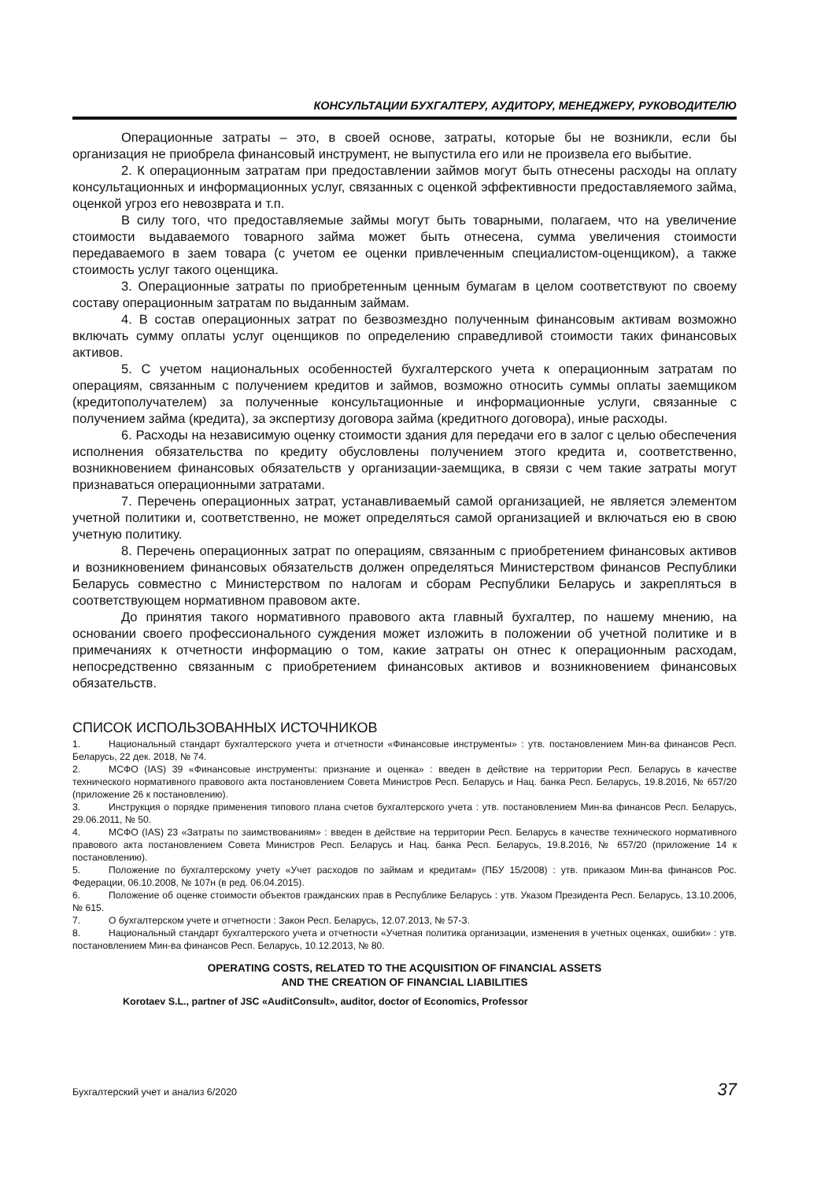КОНСУЛЬТАЦИИ БУХГАЛТЕРУ, АУДИТОРУ, МЕНЕДЖЕРУ, РУКОВОДИТЕЛЮ
Операционные затраты – это, в своей основе, затраты, которые бы не возникли, если бы организация не приобрела финансовый инструмент, не выпустила его или не произвела его выбытие.
2. К операционным затратам при предоставлении займов могут быть отнесены расходы на оплату консультационных и информационных услуг, связанных с оценкой эффективности предоставляемого займа, оценкой угроз его невозврата и т.п.
В силу того, что предоставляемые займы могут быть товарными, полагаем, что на увеличение стоимости выдаваемого товарного займа может быть отнесена, сумма увеличения стоимости передаваемого в заем товара (с учетом ее оценки привлеченным специалистом-оценщиком), а также стоимость услуг такого оценщика.
3. Операционные затраты по приобретенным ценным бумагам в целом соответствуют по своему составу операционным затратам по выданным займам.
4. В состав операционных затрат по безвозмездно полученным финансовым активам возможно включать сумму оплаты услуг оценщиков по определению справедливой стоимости таких финансовых активов.
5. С учетом национальных особенностей бухгалтерского учета к операционным затратам по операциям, связанным с получением кредитов и займов, возможно относить суммы оплаты заемщиком (кредитополучателем) за полученные консультационные и информационные услуги, связанные с получением займа (кредита), за экспертизу договора займа (кредитного договора), иные расходы.
6. Расходы на независимую оценку стоимости здания для передачи его в залог с целью обеспечения исполнения обязательства по кредиту обусловлены получением этого кредита и, соответственно, возникновением финансовых обязательств у организации-заемщика, в связи с чем такие затраты могут признаваться операционными затратами.
7. Перечень операционных затрат, устанавливаемый самой организацией, не является элементом учетной политики и, соответственно, не может определяться самой организацией и включаться ею в свою учетную политику.
8. Перечень операционных затрат по операциям, связанным с приобретением финансовых активов и возникновением финансовых обязательств должен определяться Министерством финансов Республики Беларусь совместно с Министерством по налогам и сборам Республики Беларусь и закрепляться в соответствующем нормативном правовом акте.
До принятия такого нормативного правового акта главный бухгалтер, по нашему мнению, на основании своего профессионального суждения может изложить в положении об учетной политике и в примечаниях к отчетности информацию о том, какие затраты он отнес к операционным расходам, непосредственно связанным с приобретением финансовых активов и возникновением финансовых обязательств.
СПИСОК ИСПОЛЬЗОВАННЫХ ИСТОЧНИКОВ
1. Национальный стандарт бухгалтерского учета и отчетности «Финансовые инструменты» : утв. постановлением Мин-ва финансов Респ. Беларусь, 22 дек. 2018, № 74.
2. МСФО (IAS) 39 «Финансовые инструменты: признание и оценка» : введен в действие на территории Респ. Беларусь в качестве технического нормативного правового акта постановлением Совета Министров Респ. Беларусь и Нац. банка Респ. Беларусь, 19.8.2016, № 657/20 (приложение 26 к постановлению).
3. Инструкция о порядке применения типового плана счетов бухгалтерского учета : утв. постановлением Мин-ва финансов Респ. Беларусь, 29.06.2011, № 50.
4. МСФО (IAS) 23 «Затраты по заимствованиям» : введен в действие на территории Респ. Беларусь в качестве технического нормативного правового акта постановлением Совета Министров Респ. Беларусь и Нац. банка Респ. Беларусь, 19.8.2016, № 657/20 (приложение 14 к постановлению).
5. Положение по бухгалтерскому учету «Учет расходов по займам и кредитам» (ПБУ 15/2008) : утв. приказом Мин-ва финансов Рос. Федерации, 06.10.2008, № 107н (в ред. 06.04.2015).
6. Положение об оценке стоимости объектов гражданских прав в Республике Беларусь : утв. Указом Президента Респ. Беларусь, 13.10.2006, № 615.
7. О бухгалтерском учете и отчетности : Закон Респ. Беларусь, 12.07.2013, № 57-З.
8. Национальный стандарт бухгалтерского учета и отчетности «Учетная политика организации, изменения в учетных оценках, ошибки» : утв. постановлением Мин-ва финансов Респ. Беларусь, 10.12.2013, № 80.
OPERATING COSTS, RELATED TO THE ACQUISITION OF FINANCIAL ASSETS
AND THE CREATION OF FINANCIAL LIABILITIES
Korotaev S.L., partner of JSC «AuditConsult», auditor, doctor of Economics, Professor
Бухгалтерский учет и анализ 6/2020 37